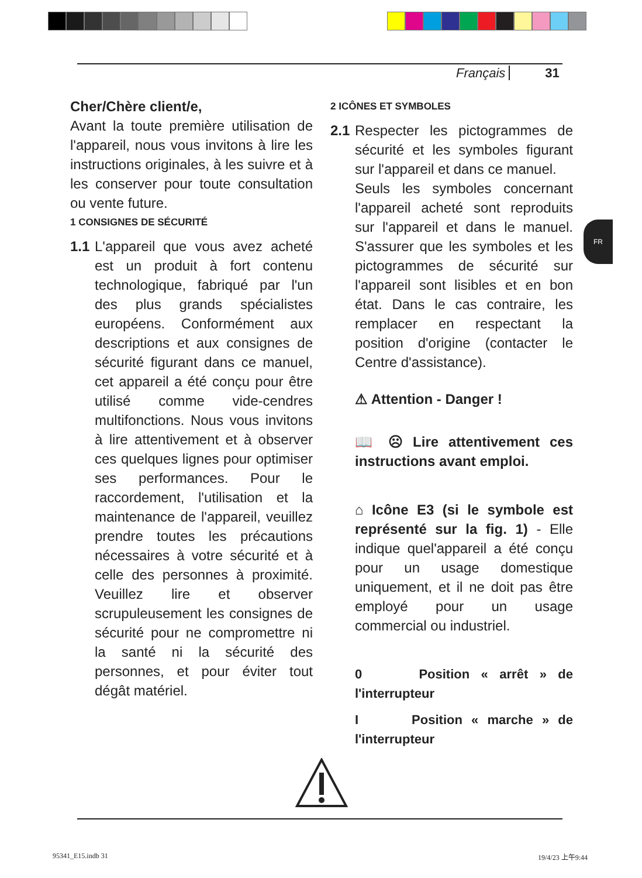Français 31
Cher/Chère client/e,
Avant la toute première utilisation de l'appareil, nous vous invitons à lire les instructions originales, à les suivre et à les conserver pour toute consultation ou vente future.
1 CONSIGNES DE SÉCURITÉ
1.1 L'appareil que vous avez acheté est un produit à fort contenu technologique, fabriqué par l'un des plus grands spécialistes européens. Conformément aux descriptions et aux consignes de sécurité figurant dans ce manuel, cet appareil a été conçu pour être utilisé comme vide-cendres multifonctions. Nous vous invitons à lire attentivement et à observer ces quelques lignes pour optimiser ses performances. Pour le raccordement, l'utilisation et la maintenance de l'appareil, veuillez prendre toutes les précautions nécessaires à votre sécurité et à celle des personnes à proximité. Veuillez lire et observer scrupuleusement les consignes de sécurité pour ne compromettre ni la santé ni la sécurité des personnes, et pour éviter tout dégât matériel.
2 ICÔNES ET SYMBOLES
2.1 Respecter les pictogrammes de sécurité et les symboles figurant sur l'appareil et dans ce manuel.
Seuls les symboles concernant l'appareil acheté sont reproduits sur l'appareil et dans le manuel. S'assurer que les symboles et les pictogrammes de sécurité sur l'appareil sont lisibles et en bon état. Dans le cas contraire, les remplacer en respectant la position d'origine (contacter le Centre d'assistance).
⚠ Attention - Danger !
📖 ☹ Lire attentivement ces instructions avant emploi.
⌂ Icône E3 (si le symbole est représenté sur la fig. 1) - Elle indique quel'appareil a été conçu pour un usage domestique uniquement, et il ne doit pas être employé pour un usage commercial ou industriel.
0 Position « arrêt » de l'interrupteur
I Position « marche » de l'interrupteur
FR
95341_E15.indb 31 19/4/23 上午9:44